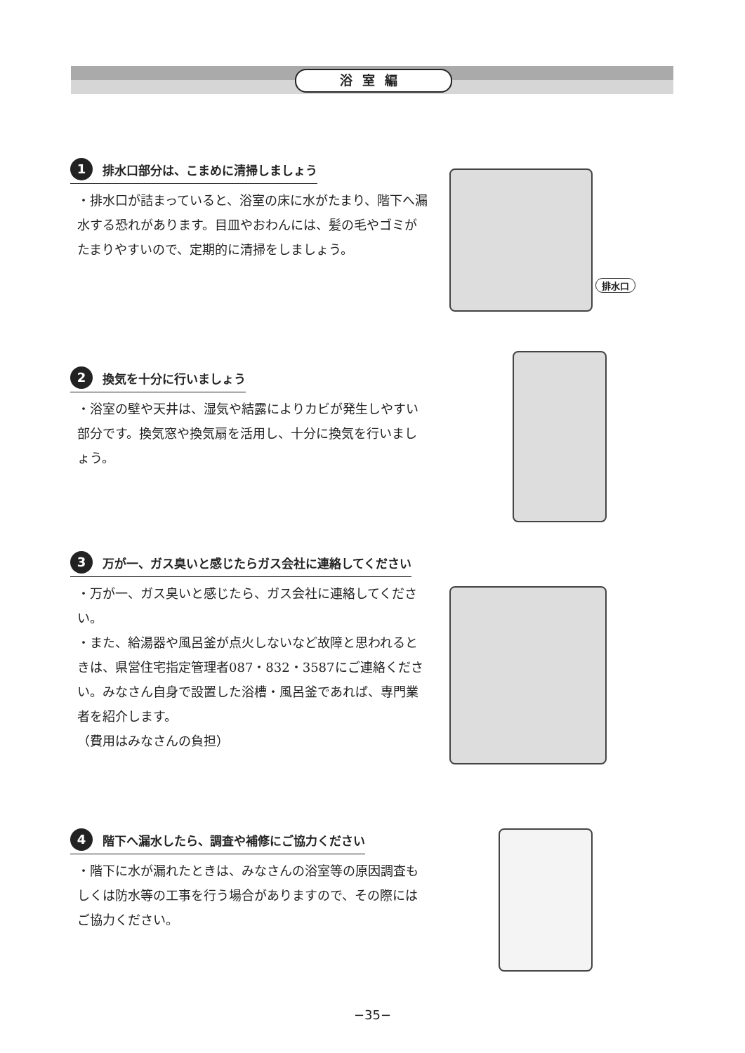浴室編
1 排水口部分は、こまめに清掃しましょう
・排水口が詰まっていると、浴室の床に水がたまり、階下へ漏水する恐れがあります。目皿やおわんには、髪の毛やゴミがたまりやすいので、定期的に清掃をしましょう。
排水口
2 換気を十分に行いましょう
・浴室の壁や天井は、湿気や結露によりカビが発生しやすい部分です。換気窓や換気扇を活用し、十分に換気を行いましょう。
3 万が一、ガス臭いと感じたらガス会社に連絡してください
・万が一、ガス臭いと感じたら、ガス会社に連絡してください。
・また、給湯器や風呂釜が点火しないなど故障と思われるときは、県営住宅指定管理者087・832・3587にご連絡ください。みなさん自身で設置した浴槽・風呂釜であれば、専門業者を紹介します。
（費用はみなさんの負担）
4 階下へ漏水したら、調査や補修にご協力ください
・階下に水が漏れたときは、みなさんの浴室等の原因調査もしくは防水等の工事を行う場合がありますので、その際にはご協力ください。
−35−